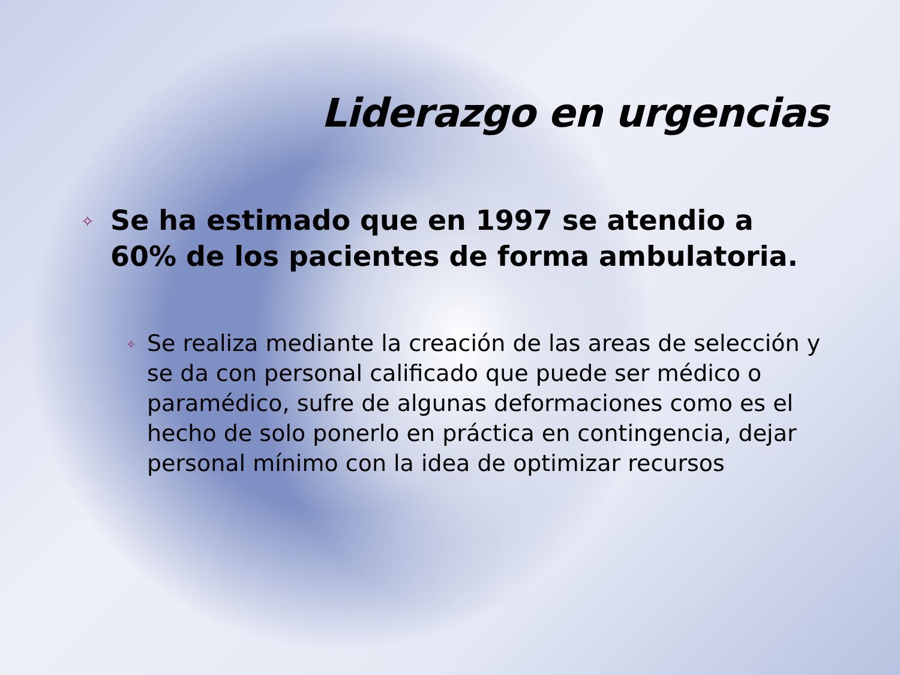Liderazgo en urgencias
✧
Se ha estimado que en 1997 se atendio a 60% de los pacientes de forma ambulatoria.
✧
Se realiza mediante la creación de las areas de selección y se da con personal calificado que puede ser médico o paramédico, sufre de algunas deformaciones como es el hecho de solo ponerlo en práctica en contingencia, dejar personal mínimo con la idea de optimizar recursos